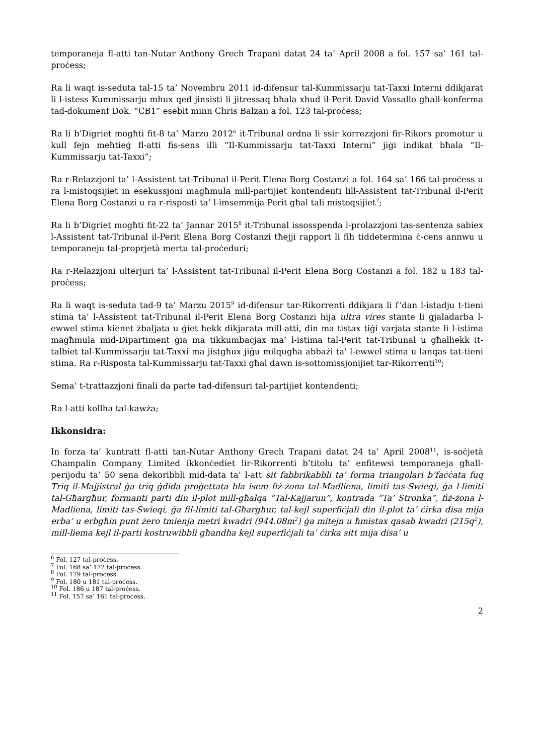temporaneja fl-atti tan-Nutar Anthony Grech Trapani datat 24 ta’ April 2008 a fol. 157 sa’ 161 tal-proċess;
Ra li waqt is-seduta tal-15 ta’ Novembru 2011 id-difensur tal-Kummissarju tat-Taxxi Interni ddikjarat li l-istess Kummissarju mhux qed jinsisti li jitressaq bħala xhud il-Perit David Vassallo għall-konferma tad-dokument Dok. “CB1” esebit minn Chris Balzan a fol. 123 tal-proċess;
Ra li b’Digriet mogħti fit-8 ta’ Marzu 2012<sup>6</sup> it-Tribunal ordna li ssir korrezzjoni fir-Rikors promotur u kull fejn meħtieġ fl-atti fis-sens illi “Il-Kummissarju tat-Taxxi Interni” jiġi indikat bħala “Il-Kummissarju tat-Taxxi”;
Ra r-Relazzjoni ta’ l-Assistent tat-Tribunal il-Perit Elena Borg Costanzi a fol. 164 sa’ 166 tal-proċess u ra l-mistoqsijiet in esekussjoni magħmula mill-partijiet kontendenti lill-Assistent tat-Tribunal il-Perit Elena Borg Costanzi u ra r-risposti ta’ l-imsemmija Perit għal tali mistoqsijiet<sup>7</sup>;
Ra li b’Digriet mogħti fit-22 ta’ Jannar 2015<sup>8</sup> it-Tribunal issosspenda l-prolazzjoni tas-sentenza sabiex l-Assistent tat-Tribunal il-Perit Elena Borg Costanzi tħejji rapport li fih tiddetermina ċ-ċens annwu u temporaneju tal-proprjetà mertu tal-proċeduri;
Ra r-Relazzjoni ulterjuri ta’ l-Assistent tat-Tribunal il-Perit Elena Borg Costanzi a fol. 182 u 183 tal-proċess;
Ra li waqt is-seduta tad-9 ta’ Marzu 2015<sup>9</sup> id-difensur tar-Rikorrenti ddikjara li f’dan l-istadju t-tieni stima ta’ l-Assistent tat-Tribunal il-Perit Elena Borg Costanzi hija ultra vires stante li ġjaladarba l-ewwel stima kienet żbaljata u ġiet hekk dikjarata mill-atti, din ma tistax tiġi varjata stante li l-istima magħmula mid-Dipartiment ġia ma tikkumbaċjax ma’ l-istima tal-Perit tat-Tribunal u għalhekk it-talbiet tal-Kummissarju tat-Taxxi ma jistgħux jiġu milqugħa abbażi ta’ l-ewwel stima u lanqas tat-tieni stima. Ra r-Risposta tal-Kummissarju tat-Taxxi għal dawn is-sottomissjonijiet tar-Rikorrenti<sup>10</sup>;
Sema’ t-trattazzjoni finali da parte tad-difensuri tal-partijiet kontendenti;
Ra l-atti kollha tal-kawża;
Ikkonsidra:
In forza ta’ kuntratt fl-atti tan-Nutar Anthony Grech Trapani datat 24 ta’ April 2008<sup>11</sup>, is-soċjetà Champalin Company Limited ikkonċediet lir-Rikorrenti b’titolu ta’ enfitewsi temporaneja għall-perijodu ta’ 50 sena dekoribbli mid-data ta’ l-att sit fabbrikabbli ta’ forma triangolari b’faċċata fuq Triq il-Majjistral ġa triq ġdida proġettata bla isem fiż-żona tal-Madliena, limiti tas-Swieqi, ġa l-limiti tal-Għargħur, formanti parti din il-plot mill-għalqa “Tal-Kajjarun”, kontrada “Ta’ Stronka”, fiż-żona l-Madliena, limiti tas-Swieqi, ġa fil-limiti tal-Għargħur, tal-kejl superfiċjali din il-plot ta’ ċirka disa mija erba’ u erbgħin punt żero tmienja metri kwadri (944.08m<sup>2</sup>) ġa mitejn u ħmistax qasab kwadri (215q<sup>2</sup>), mill-liema kejl il-parti kostruwibbli għandha kejl superfiċjali ta’ ċirka sitt mija disa’ u
<sup>6</sup> Fol. 127 tal-proċess.
<sup>7</sup> Fol. 168 sa’ 172 tal-proċess.
<sup>8</sup> Fol. 179 tal-proċess.
<sup>9</sup> Fol. 180 u 181 tal-proċess.
<sup>10</sup> Fol. 186 u 187 tal-proċess.
<sup>11</sup> Fol. 157 sa’ 161 tal-proċess.
2